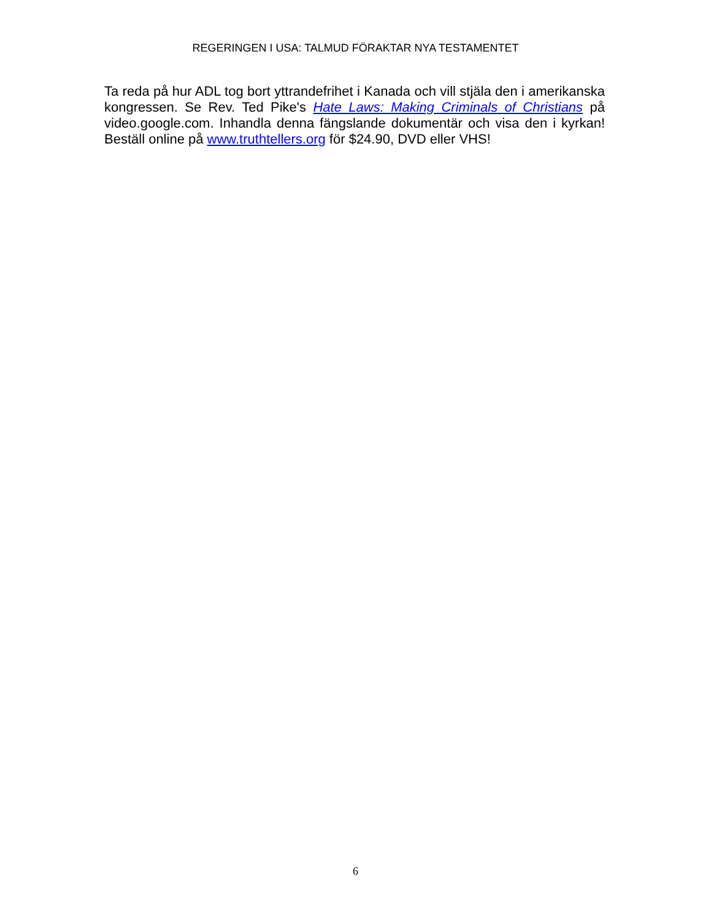REGERINGEN I USA: TALMUD FÖRAKTAR NYA TESTAMENTET
Ta reda på hur ADL tog bort yttrandefrihet i Kanada och vill stjäla den i amerikanska kongressen. Se Rev. Ted Pike's Hate Laws: Making Criminals of Christians på video.google.com. Inhandla denna fängslande dokumentär och visa den i kyrkan! Beställ online på www.truthtellers.org för $24.90, DVD eller VHS!
6